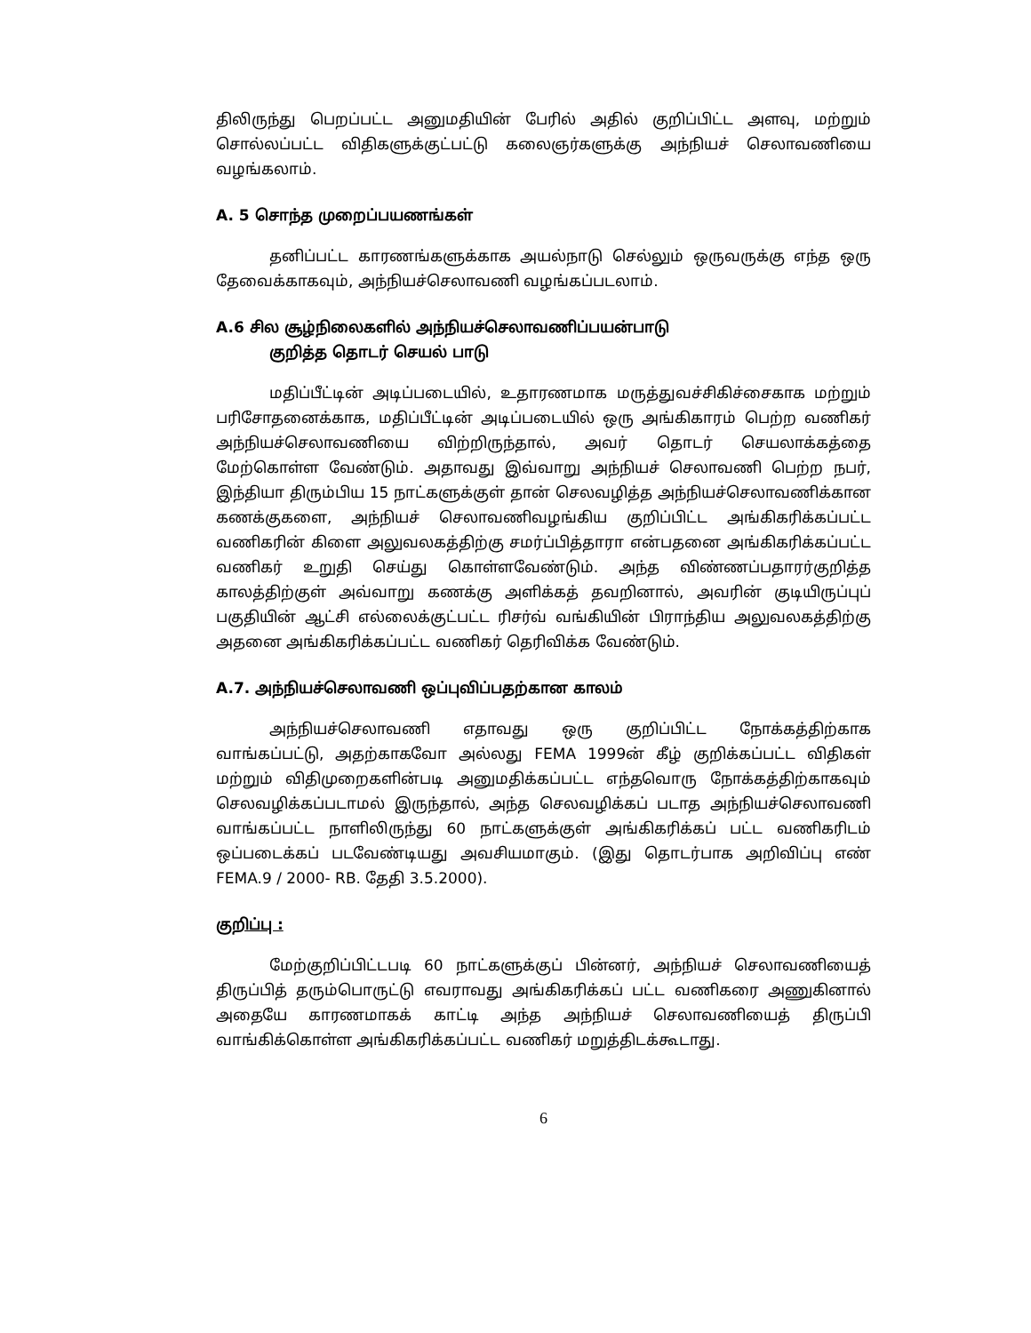திலிருந்து பெறப்பட்ட அனுமதியின் பேரில் அதில் குறிப்பிட்ட அளவு, மற்றும் சொல்லப்பட்ட விதிகளுக்குட்பட்டு கலைஞர்களுக்கு அந்நியச் செலாவணியை வழங்கலாம்.
A. 5 சொந்த முறைப்பயணங்கள்
தனிப்பட்ட காரணங்களுக்காக அயல்நாடு செல்லும் ஒருவருக்கு எந்த ஒரு தேவைக்காகவும், அந்நியச்செலாவணி வழங்கப்படலாம்.
A.6 சில சூழ்நிலைகளில் அந்நியச்செலாவணிப்பயன்பாடு
குறித்த தொடர் செயல் பாடு
மதிப்பீட்டின் அடிப்படையில், உதாரணமாக மருத்துவச்சிகிச்சைகாக மற்றும் பரிசோதனைக்காக, மதிப்பீட்டின் அடிப்படையில் ஒரு அங்கிகாரம் பெற்ற வணிகர் அந்நியச்செலாவணியை விற்றிருந்தால், அவர் தொடர் செயலாக்கத்தை மேற்கொள்ள வேண்டும். அதாவது இவ்வாறு அந்நியச் செலாவணி பெற்ற நபர், இந்தியா திரும்பிய 15 நாட்களுக்குள் தான் செலவழித்த அந்நியச்செலாவணிக்கான கணக்குகளை, அந்நியச் செலாவணிவழங்கிய குறிப்பிட்ட அங்கிகரிக்கப்பட்ட வணிகரின் கிளை அலுவலகத்திற்கு சமர்ப்பித்தாரா என்பதனை அங்கிகரிக்கப்பட்ட வணிகர் உறுதி செய்து கொள்ளவேண்டும். அந்த விண்ணப்பதாரர்குறித்த காலத்திற்குள் அவ்வாறு கணக்கு அளிக்கத் தவறினால், அவரின் குடியிருப்புப் பகுதியின் ஆட்சி எல்லைக்குட்பட்ட ரிசர்வ் வங்கியின் பிராந்திய அலுவலகத்திற்கு அதனை அங்கிகரிக்கப்பட்ட வணிகர் தெரிவிக்க வேண்டும்.
A.7. அந்நியச்செலாவணி ஒப்புவிப்பதற்கான காலம்
அந்நியச்செலாவணி எதாவது ஒரு குறிப்பிட்ட நோக்கத்திற்காக வாங்கப்பட்டு, அதற்காகவோ அல்லது FEMA 1999ன் கீழ் குறிக்கப்பட்ட விதிகள் மற்றும் விதிமுறைகளின்படி அனுமதிக்கப்பட்ட எந்தவொரு நோக்கத்திற்காகவும் செலவழிக்கப்படாமல் இருந்தால், அந்த செலவழிக்கப் படாத அந்நியச்செலாவணி வாங்கப்பட்ட நாளிலிருந்து 60 நாட்களுக்குள் அங்கிகரிக்கப் பட்ட வணிகரிடம் ஒப்படைக்கப் படவேண்டியது அவசியமாகும். (இது தொடர்பாக அறிவிப்பு எண் FEMA.9 / 2000- RB. தேதி 3.5.2000).
குறிப்பு :
மேற்குறிப்பிட்டபடி 60 நாட்களுக்குப் பின்னர், அந்நியச் செலாவணியைத் திருப்பித் தரும்பொருட்டு எவராவது அங்கிகரிக்கப் பட்ட வணிகரை அணுகினால் அதையே காரணமாகக் காட்டி அந்த அந்நியச் செலாவணியைத் திருப்பி வாங்கிக்கொள்ள அங்கிகரிக்கப்பட்ட வணிகர் மறுத்திடக்கூடாது.
6